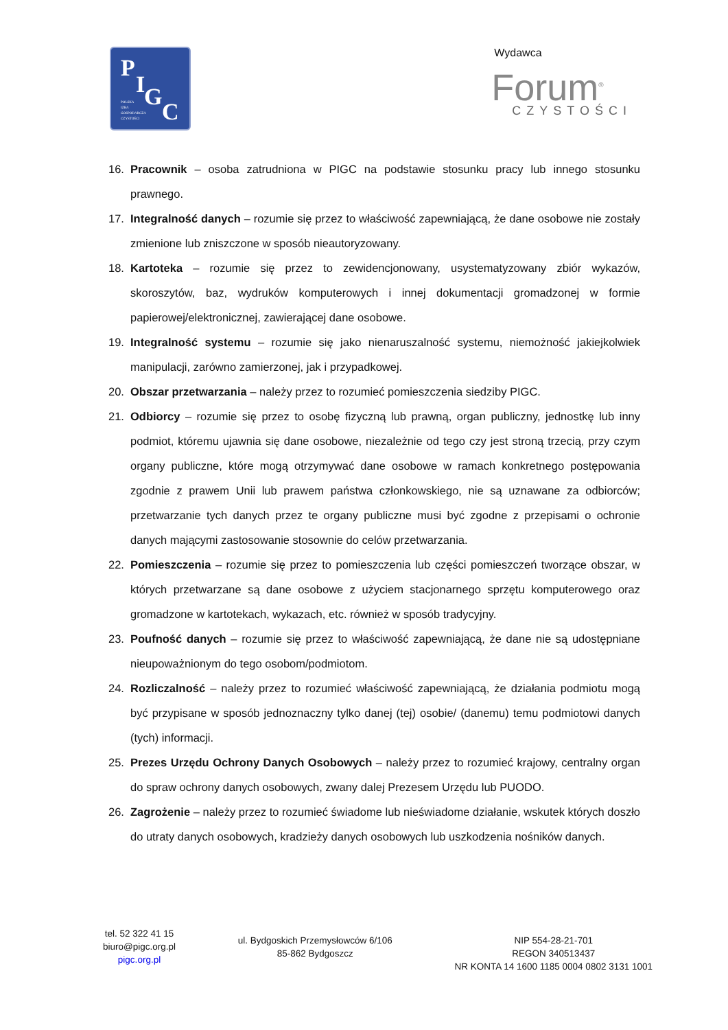P
I G
C POLSKA
IZBA
GOSPODARCZA
CZYSTOŚCI
Wydawca
Forum<sup>®</sup>
CZYSTOŚCI
16. Pracownik – osoba zatrudniona w PIGC na podstawie stosunku pracy lub innego stosunku prawnego.
17. Integralność danych – rozumie się przez to właściwość zapewniającą, że dane osobowe nie zostały zmienione lub zniszczone w sposób nieautoryzowany.
18. Kartoteka – rozumie się przez to zewidencjonowany, usystematyzowany zbiór wykazów, skoroszytów, baz, wydruków komputerowych i innej dokumentacji gromadzonej w formie papierowej/elektronicznej, zawierającej dane osobowe.
19. Integralność systemu – rozumie się jako nienaruszalność systemu, niemożność jakiejkolwiek manipulacji, zarówno zamierzonej, jak i przypadkowej.
20. Obszar przetwarzania – należy przez to rozumieć pomieszczenia siedziby PIGC.
21. Odbiorcy – rozumie się przez to osobę fizyczną lub prawną, organ publiczny, jednostkę lub inny podmiot, któremu ujawnia się dane osobowe, niezależnie od tego czy jest stroną trzecią, przy czym organy publiczne, które mogą otrzymywać dane osobowe w ramach konkretnego postępowania zgodnie z prawem Unii lub prawem państwa członkowskiego, nie są uznawane za odbiorców; przetwarzanie tych danych przez te organy publiczne musi być zgodne z przepisami o ochronie danych mającymi zastosowanie stosownie do celów przetwarzania.
22. Pomieszczenia – rozumie się przez to pomieszczenia lub części pomieszczeń tworzące obszar, w których przetwarzane są dane osobowe z użyciem stacjonarnego sprzętu komputerowego oraz gromadzone w kartotekach, wykazach, etc. również w sposób tradycyjny.
23. Poufność danych – rozumie się przez to właściwość zapewniającą, że dane nie są udostępniane nieupoważnionym do tego osobom/podmiotom.
24. Rozliczalność – należy przez to rozumieć właściwość zapewniającą, że działania podmiotu mogą być przypisane w sposób jednoznaczny tylko danej (tej) osobie/ (danemu) temu podmiotowi danych (tych) informacji.
25. Prezes Urzędu Ochrony Danych Osobowych – należy przez to rozumieć krajowy, centralny organ do spraw ochrony danych osobowych, zwany dalej Prezesem Urzędu lub PUODO.
26. Zagrożenie – należy przez to rozumieć świadome lub nieświadome działanie, wskutek których doszło do utraty danych osobowych, kradzieży danych osobowych lub uszkodzenia nośników danych.
tel. 52 322 41 15
biuro@pigc.org.pl
pigc.org.pl
ul. Bydgoskich Przemysłowców 6/106
85-862 Bydgoszcz
NIP 554-28-21-701
REGON 340513437
NR KONTA 14 1600 1185 0004 0802 3131 1001